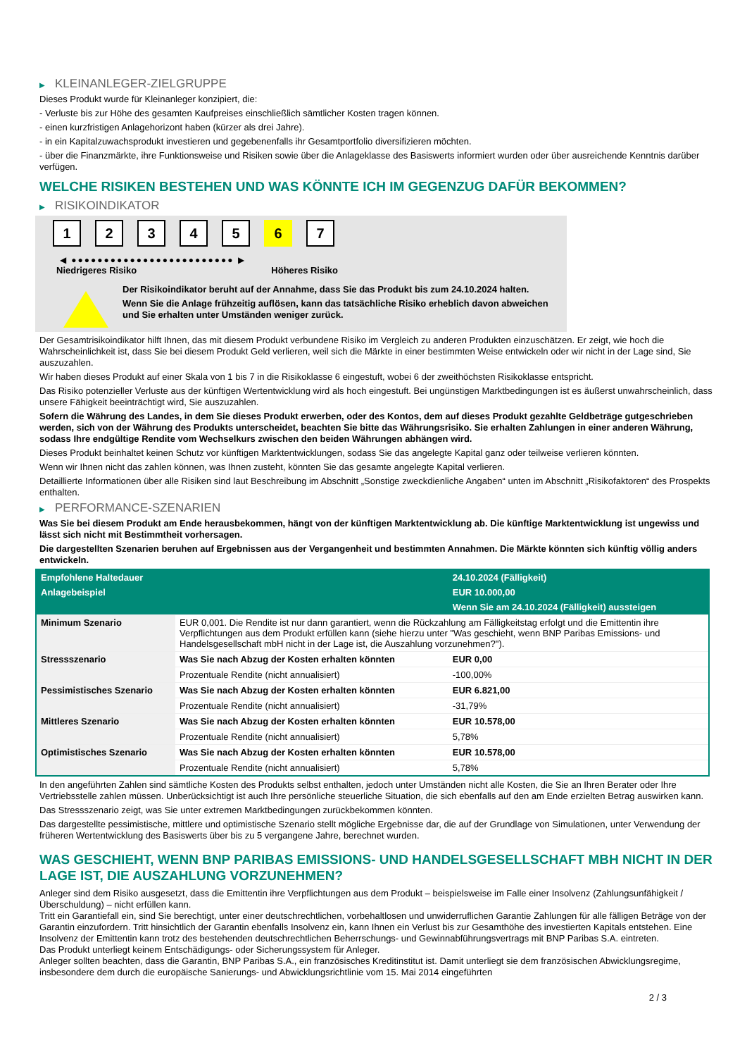▶ KLEINANLEGER-ZIELGRUPPE
Dieses Produkt wurde für Kleinanleger konzipiert, die:
- Verluste bis zur Höhe des gesamten Kaufpreises einschließlich sämtlicher Kosten tragen können.
- einen kurzfristigen Anlagehorizont haben (kürzer als drei Jahre).
- in ein Kapitalzuwachsprodukt investieren und gegebenenfalls ihr Gesamtportfolio diversifizieren möchten.
- über die Finanzmärkte, ihre Funktionsweise und Risiken sowie über die Anlageklasse des Basiswerts informiert wurden oder über ausreichende Kenntnis darüber verfügen.
WELCHE RISIKEN BESTEHEN UND WAS KÖNNTE ICH IM GEGENZUG DAFÜR BEKOMMEN?
▶ RISIKOINDIKATOR
1 2 3 4 5 6 7
◀ ●●●●●●●●●●●●●●●●●●●●●●●●● ▶
Niedrigeres Risiko Höheres Risiko
Der Risikoindikator beruht auf der Annahme, dass Sie das Produkt bis zum 24.10.2024 halten.
Wenn Sie die Anlage frühzeitig auflösen, kann das tatsächliche Risiko erheblich davon abweichen und Sie erhalten unter Umständen weniger zurück.
Der Gesamtrisikoindikator hilft Ihnen, das mit diesem Produkt verbundene Risiko im Vergleich zu anderen Produkten einzuschätzen. Er zeigt, wie hoch die Wahrscheinlichkeit ist, dass Sie bei diesem Produkt Geld verlieren, weil sich die Märkte in einer bestimmten Weise entwickeln oder wir nicht in der Lage sind, Sie auszuzahlen.
Wir haben dieses Produkt auf einer Skala von 1 bis 7 in die Risikoklasse 6 eingestuft, wobei 6 der zweithöchsten Risikoklasse entspricht.
Das Risiko potenzieller Verluste aus der künftigen Wertentwicklung wird als hoch eingestuft. Bei ungünstigen Marktbedingungen ist es äußerst unwahrscheinlich, dass unsere Fähigkeit beeinträchtigt wird, Sie auszuzahlen.
Sofern die Währung des Landes, in dem Sie dieses Produkt erwerben, oder des Kontos, dem auf dieses Produkt gezahlte Geldbeträge gutgeschrieben werden, sich von der Währung des Produkts unterscheidet, beachten Sie bitte das Währungsrisiko. Sie erhalten Zahlungen in einer anderen Währung, sodass Ihre endgültige Rendite vom Wechselkurs zwischen den beiden Währungen abhängen wird.
Dieses Produkt beinhaltet keinen Schutz vor künftigen Marktentwicklungen, sodass Sie das angelegte Kapital ganz oder teilweise verlieren könnten.
Wenn wir Ihnen nicht das zahlen können, was Ihnen zusteht, könnten Sie das gesamte angelegte Kapital verlieren.
Detaillierte Informationen über alle Risiken sind laut Beschreibung im Abschnitt „Sonstige zweckdienliche Angaben“ unten im Abschnitt „Risikofaktoren“ des Prospekts enthalten.
▶ PERFORMANCE-SZENARIEN
Was Sie bei diesem Produkt am Ende herausbekommen, hängt von der künftigen Marktentwicklung ab. Die künftige Marktentwicklung ist ungewiss und lässt sich nicht mit Bestimmtheit vorhersagen.
Die dargestellten Szenarien beruhen auf Ergebnissen aus der Vergangenheit und bestimmten Annahmen. Die Märkte könnten sich künftig völlig anders entwickeln.
| Empfohlene Haltedauer | | 24.10.2024 (Fälligkeit) |
| --- | --- | --- |
| Anlagebeispiel | | EUR 10.000,00 |
| | | Wenn Sie am 24.10.2024 (Fälligkeit) aussteigen |
| Minimum Szenario | EUR 0,001. Die Rendite ist nur dann garantiert, wenn die Rückzahlung am Fälligkeitstag erfolgt und die Emittentin ihre Verpflichtungen aus dem Produkt erfüllen kann (siehe hierzu unter "Was geschieht, wenn BNP Paribas Emissions- und Handelsgesellschaft mbH nicht in der Lage ist, die Auszahlung vorzunehmen?"). | |
| Stressszenario | Was Sie nach Abzug der Kosten erhalten könnten | EUR 0,00 |
| | Prozentuale Rendite (nicht annualisiert) | -100,00% |
| Pessimistisches Szenario | Was Sie nach Abzug der Kosten erhalten könnten | EUR 6.821,00 |
| | Prozentuale Rendite (nicht annualisiert) | -31,79% |
| Mittleres Szenario | Was Sie nach Abzug der Kosten erhalten könnten | EUR 10.578,00 |
| | Prozentuale Rendite (nicht annualisiert) | 5,78% |
| Optimistisches Szenario | Was Sie nach Abzug der Kosten erhalten könnten | EUR 10.578,00 |
| | Prozentuale Rendite (nicht annualisiert) | 5,78% |
In den angeführten Zahlen sind sämtliche Kosten des Produkts selbst enthalten, jedoch unter Umständen nicht alle Kosten, die Sie an Ihren Berater oder Ihre Vertriebsstelle zahlen müssen. Unberücksichtigt ist auch Ihre persönliche steuerliche Situation, die sich ebenfalls auf den am Ende erzielten Betrag auswirken kann.
Das Stressszenario zeigt, was Sie unter extremen Marktbedingungen zurückbekommen könnten.
Das dargestellte pessimistische, mittlere und optimistische Szenario stellt mögliche Ergebnisse dar, die auf der Grundlage von Simulationen, unter Verwendung der früheren Wertentwicklung des Basiswerts über bis zu 5 vergangene Jahre, berechnet wurden.
WAS GESCHIEHT, WENN BNP PARIBAS EMISSIONS- UND HANDELSGESELLSCHAFT MBH NICHT IN DER LAGE IST, DIE AUSZAHLUNG VORZUNEHMEN?
Anleger sind dem Risiko ausgesetzt, dass die Emittentin ihre Verpflichtungen aus dem Produkt – beispielsweise im Falle einer Insolvenz (Zahlungsunfähigkeit / Überschuldung) – nicht erfüllen kann.
Tritt ein Garantiefall ein, sind Sie berechtigt, unter einer deutschrechtlichen, vorbehaltlosen und unwiderruflichen Garantie Zahlungen für alle fälligen Beträge von der Garantin einzufordern. Tritt hinsichtlich der Garantin ebenfalls Insolvenz ein, kann Ihnen ein Verlust bis zur Gesamthöhe des investierten Kapitals entstehen. Eine Insolvenz der Emittentin kann trotz des bestehenden deutschrechtlichen Beherrschungs- und Gewinnabführungsvertrags mit BNP Paribas S.A. eintreten.
Das Produkt unterliegt keinem Entschädigungs- oder Sicherungssystem für Anleger.
Anleger sollten beachten, dass die Garantin, BNP Paribas S.A., ein französisches Kreditinstitut ist. Damit unterliegt sie dem französischen Abwicklungsregime, insbesondere dem durch die europäische Sanierungs- und Abwicklungsrichtlinie vom 15. Mai 2014 eingeführten
2 / 3